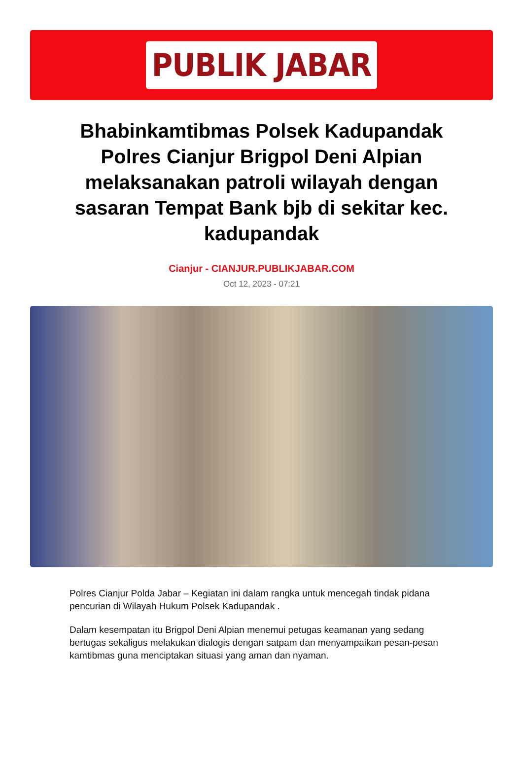PUBLIK JABAR
Bhabinkamtibmas Polsek Kadupandak Polres Cianjur Brigpol Deni Alpian melaksanakan patroli wilayah dengan sasaran Tempat Bank bjb di sekitar kec. kadupandak
Cianjur - CIANJUR.PUBLIKJABAR.COM
Oct 12, 2023 - 07:21
Polres Cianjur Polda Jabar – Kegiatan ini dalam rangka untuk mencegah tindak pidana pencurian di Wilayah Hukum Polsek Kadupandak .
Dalam kesempatan itu Brigpol Deni Alpian menemui petugas keamanan yang sedang bertugas sekaligus melakukan dialogis dengan satpam dan menyampaikan pesan-pesan kamtibmas guna menciptakan situasi yang aman dan nyaman.